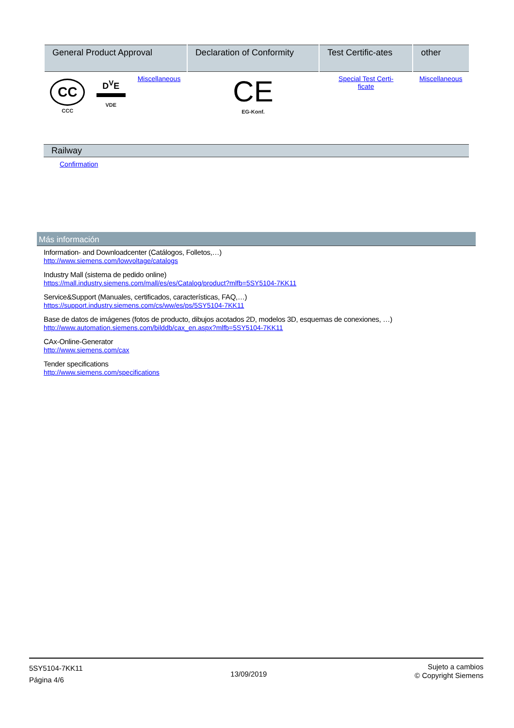| General Product Approval | | | Declaration of Conformity | Test Certific-ates | other |
| --- | --- | --- | --- | --- | --- |
| CC CCC | D<sup>V</sup>E VDE | Miscellaneous | CE EG-Konf. | Special Test Certi- ficate | Miscellaneous |
Railway
Confirmation
Más información
Information- and Downloadcenter (Catálogos, Folletos,…)
http://www.siemens.com/lowvoltage/catalogs
Industry Mall (sistema de pedido online)
https://mall.industry.siemens.com/mall/es/es/Catalog/product?mlfb=5SY5104-7KK11
Service&Support (Manuales, certificados, características, FAQ,…)
https://support.industry.siemens.com/cs/ww/es/ps/5SY5104-7KK11
Base de datos de imágenes (fotos de producto, dibujos acotados 2D, modelos 3D, esquemas de conexiones, …)
http://www.automation.siemens.com/bilddb/cax_en.aspx?mlfb=5SY5104-7KK11
CAx-Online-Generator
http://www.siemens.com/cax
Tender specifications
http://www.siemens.com/specifications
5SY5104-7KK11
Página 4/6
13/09/2019
Sujeto a cambios
© Copyright Siemens